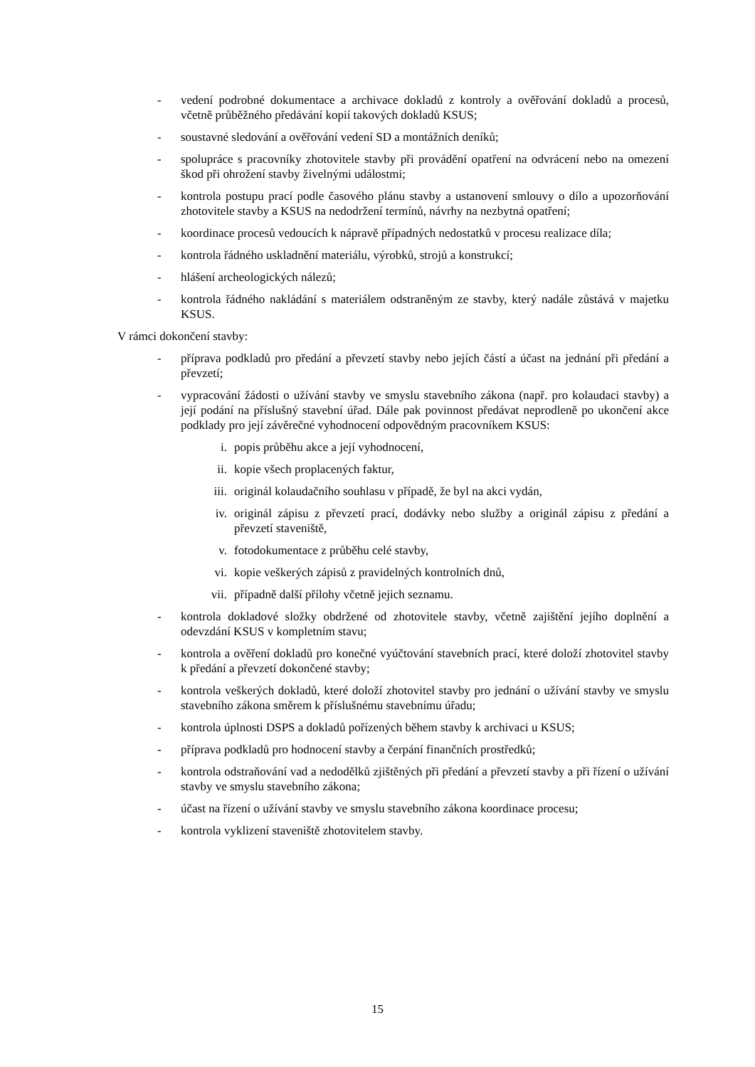- vedení podrobné dokumentace a archivace dokladů z kontroly a ověřování dokladů a procesů, včetně průběžného předávání kopií takových dokladů KSUS;
- soustavné sledování a ověřování vedení SD a montážních deníků;
- spolupráce s pracovníky zhotovitele stavby při provádění opatření na odvrácení nebo na omezení škod při ohrožení stavby živelnými událostmi;
- kontrola postupu prací podle časového plánu stavby a ustanovení smlouvy o dílo a upozorňování zhotovitele stavby a KSUS na nedodržení termínů, návrhy na nezbytná opatření;
- koordinace procesů vedoucích k nápravě případných nedostatků v procesu realizace díla;
- kontrola řádného uskladnění materiálu, výrobků, strojů a konstrukcí;
- hlášení archeologických nálezů;
- kontrola řádného nakládání s materiálem odstraněným ze stavby, který nadále zůstává v majetku KSUS.
V rámci dokončení stavby:
- příprava podkladů pro předání a převzetí stavby nebo jejích částí a účast na jednání při předání a převzetí;
- vypracování žádosti o užívání stavby ve smyslu stavebního zákona (např. pro kolaudaci stavby) a její podání na příslušný stavební úřad. Dále pak povinnost předávat neprodleně po ukončení akce podklady pro její závěrečné vyhodnocení odpovědným pracovníkem KSUS:
i. popis průběhu akce a její vyhodnocení,
ii. kopie všech proplacených faktur,
iii. originál kolaudačního souhlasu v případě, že byl na akci vydán,
iv. originál zápisu z převzetí prací, dodávky nebo služby a originál zápisu z předání a převzetí staveniště,
v. fotodokumentace z průběhu celé stavby,
vi. kopie veškerých zápisů z pravidelných kontrolních dnů,
vii. případně další přílohy včetně jejich seznamu.
- kontrola dokladové složky obdržené od zhotovitele stavby, včetně zajištění jejího doplnění a odevzdání KSUS v kompletním stavu;
- kontrola a ověření dokladů pro konečné vyúčtování stavebních prací, které doloží zhotovitel stavby k předání a převzetí dokončené stavby;
- kontrola veškerých dokladů, které doloží zhotovitel stavby pro jednání o užívání stavby ve smyslu stavebního zákona směrem k příslušnému stavebnímu úřadu;
- kontrola úplnosti DSPS a dokladů pořízených během stavby k archivaci u KSUS;
- příprava podkladů pro hodnocení stavby a čerpání finančních prostředků;
- kontrola odstraňování vad a nedodělků zjištěných při předání a převzetí stavby a při řízení o užívání stavby ve smyslu stavebního zákona;
- účast na řízení o užívání stavby ve smyslu stavebního zákona koordinace procesu;
- kontrola vyklizení staveniště zhotovitelem stavby.
15